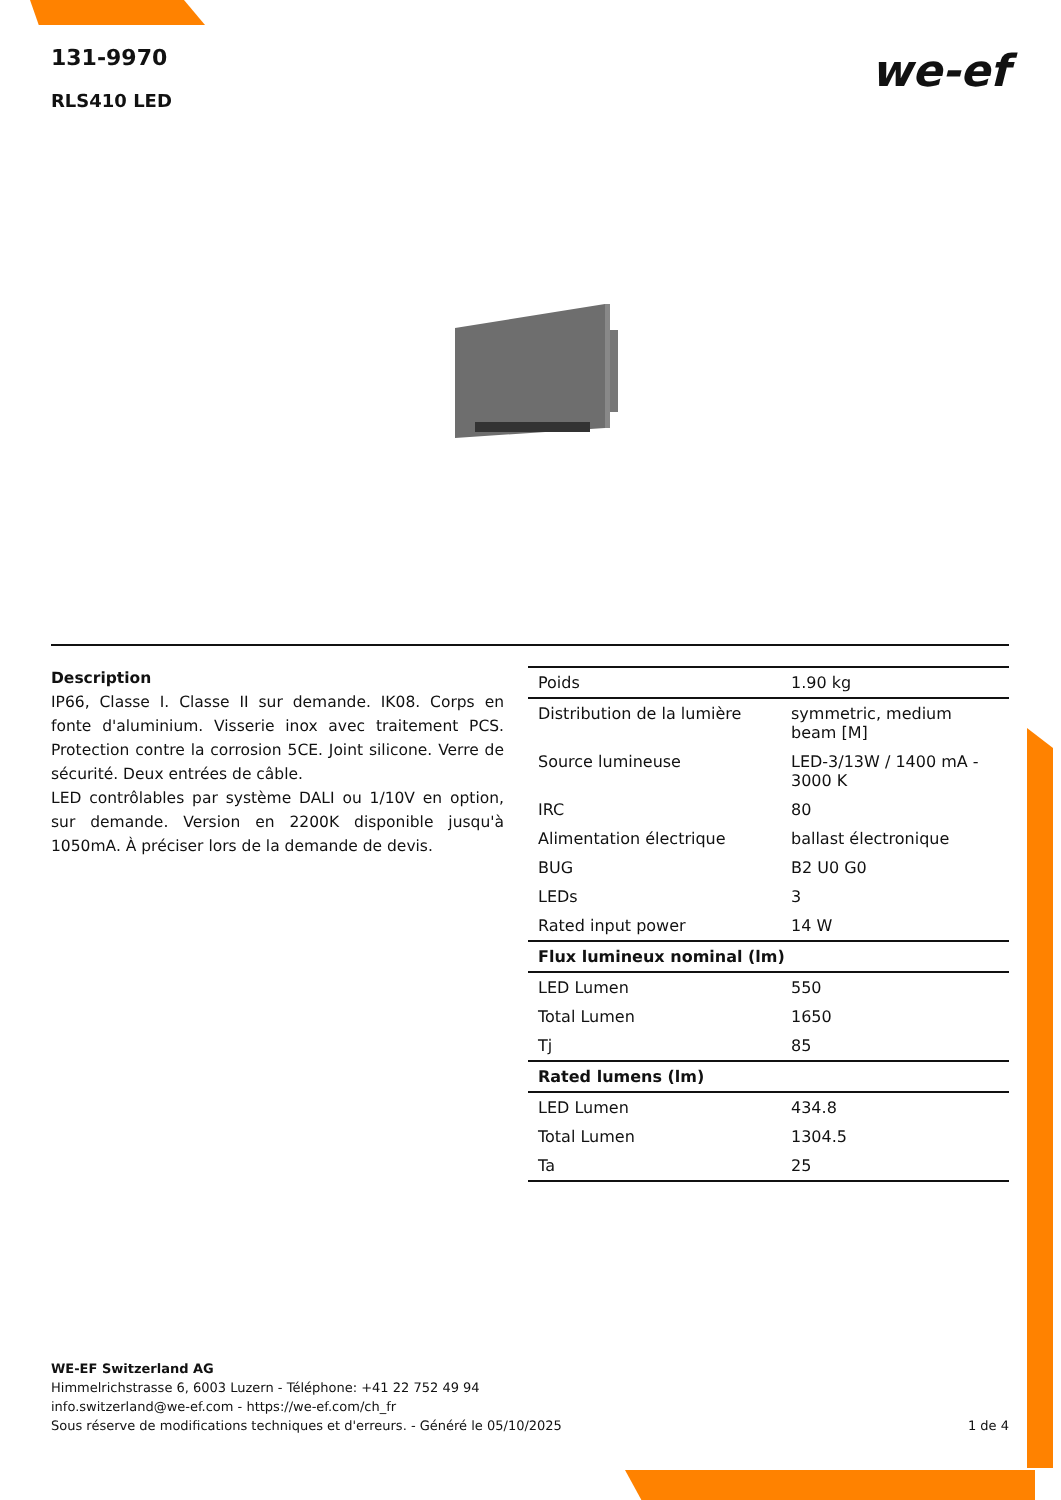131-9970
RLS410 LED
we-ef
Description
IP66, Classe I. Classe II sur demande. IK08. Corps en fonte d'aluminium. Visserie inox avec traitement PCS. Protection contre la corrosion 5CE. Joint silicone. Verre de sécurité. Deux entrées de câble.
LED contrôlables par système DALI ou 1/10V en option, sur demande. Version en 2200K disponible jusqu'à 1050mA. À préciser lors de la demande de devis.
| Poids | 1.90 kg |
| Distribution de la lumière | symmetric, medium beam [M] |
| Source lumineuse | LED-3/13W / 1400 mA - 3000 K |
| IRC | 80 |
| Alimentation électrique | ballast électronique |
| BUG | B2 U0 G0 |
| LEDs | 3 |
| Rated input power | 14 W |
| Flux lumineux nominal (lm) | |
| LED Lumen | 550 |
| Total Lumen | 1650 |
| Tj | 85 |
| Rated lumens (lm) | |
| LED Lumen | 434.8 |
| Total Lumen | 1304.5 |
| Ta | 25 |
WE-EF Switzerland AG
Himmelrichstrasse 6, 6003 Luzern - Téléphone: +41 22 752 49 94
info.switzerland@we-ef.com - https://we-ef.com/ch_fr
Sous réserve de modifications techniques et d'erreurs. - Généré le 05/10/2025 1 de 4